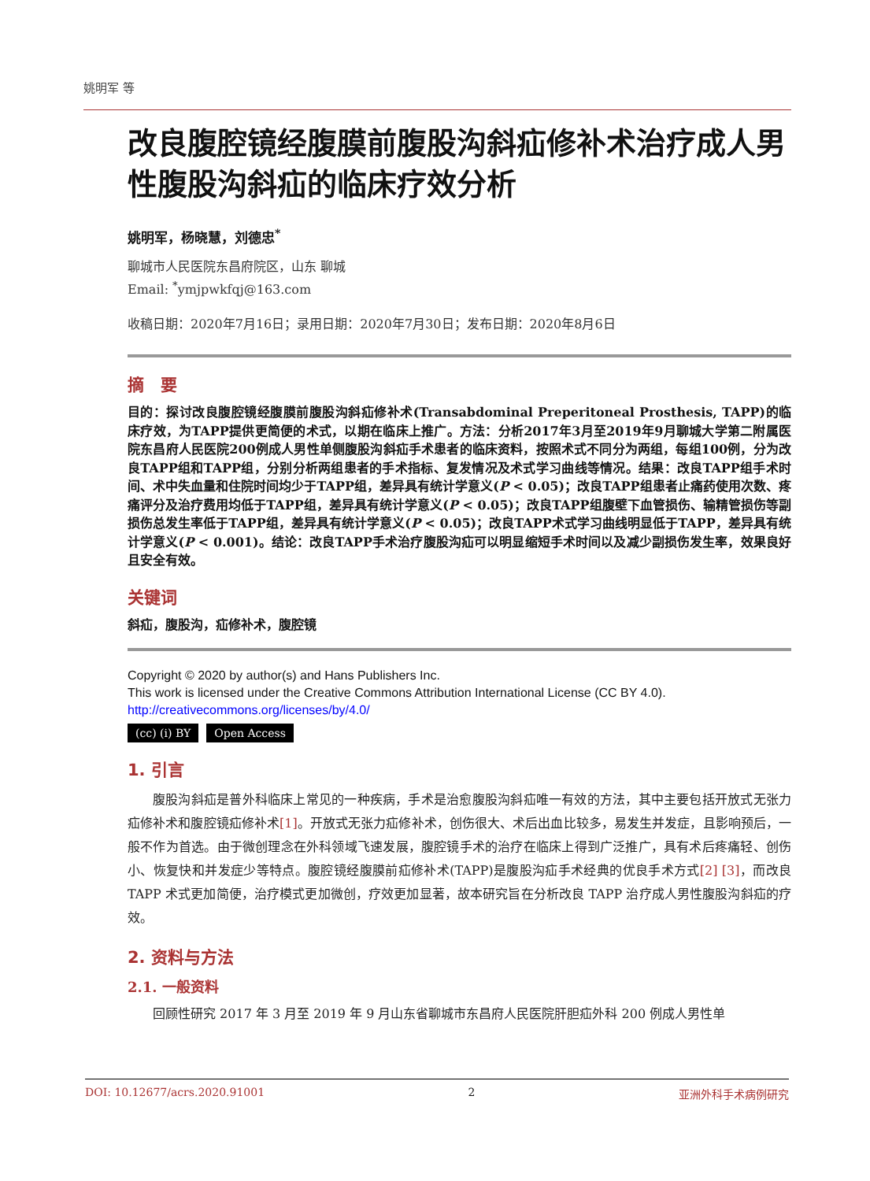姚明军 等
改良腹腔镜经腹膜前腹股沟斜疝修补术治疗成人男性腹股沟斜疝的临床疗效分析
姚明军，杨晓慧，刘德忠<sup>*</sup>
聊城市人民医院东昌府院区，山东 聊城
Email: <sup>*</sup>ymjpwkfqj@163.com
收稿日期：2020年7月16日；录用日期：2020年7月30日；发布日期：2020年8月6日
摘　要
目的：探讨改良腹腔镜经腹膜前腹股沟斜疝修补术(Transabdominal Preperitoneal Prosthesis, TAPP)的临床疗效，为TAPP提供更简便的术式，以期在临床上推广。方法：分析2017年3月至2019年9月聊城大学第二附属医院东昌府人民医院200例成人男性单侧腹股沟斜疝手术患者的临床资料，按照术式不同分为两组，每组100例，分为改良TAPP组和TAPP组，分别分析两组患者的手术指标、复发情况及术式学习曲线等情况。结果：改良TAPP组手术时间、术中失血量和住院时间均少于TAPP组，差异具有统计学意义(P < 0.05)；改良TAPP组患者止痛药使用次数、疼痛评分及治疗费用均低于TAPP组，差异具有统计学意义(P < 0.05)；改良TAPP组腹壁下血管损伤、输精管损伤等副损伤总发生率低于TAPP组，差异具有统计学意义(P < 0.05)；改良TAPP术式学习曲线明显低于TAPP，差异具有统计学意义(P < 0.001)。结论：改良TAPP手术治疗腹股沟疝可以明显缩短手术时间以及减少副损伤发生率，效果良好且安全有效。
关键词
斜疝，腹股沟，疝修补术，腹腔镜
Copyright © 2020 by author(s) and Hans Publishers Inc.
This work is licensed under the Creative Commons Attribution International License (CC BY 4.0).
http://creativecommons.org/licenses/by/4.0/
(cc) (i) BY Open Access
1. 引言
腹股沟斜疝是普外科临床上常见的一种疾病，手术是治愈腹股沟斜疝唯一有效的方法，其中主要包括开放式无张力疝修补术和腹腔镜疝修补术[1]。开放式无张力疝修补术，创伤很大、术后出血比较多，易发生并发症，且影响预后，一般不作为首选。由于微创理念在外科领域飞速发展，腹腔镜手术的治疗在临床上得到广泛推广，具有术后疼痛轻、创伤小、恢复快和并发症少等特点。腹腔镜经腹膜前疝修补术(TAPP)是腹股沟疝手术经典的优良手术方式[2] [3]，而改良 TAPP 术式更加简便，治疗模式更加微创，疗效更加显著，故本研究旨在分析改良 TAPP 治疗成人男性腹股沟斜疝的疗效。
2. 资料与方法
2.1. 一般资料
回顾性研究 2017 年 3 月至 2019 年 9 月山东省聊城市东昌府人民医院肝胆疝外科 200 例成人男性单
DOI: 10.12677/acrs.2020.91001 2 亚洲外科手术病例研究